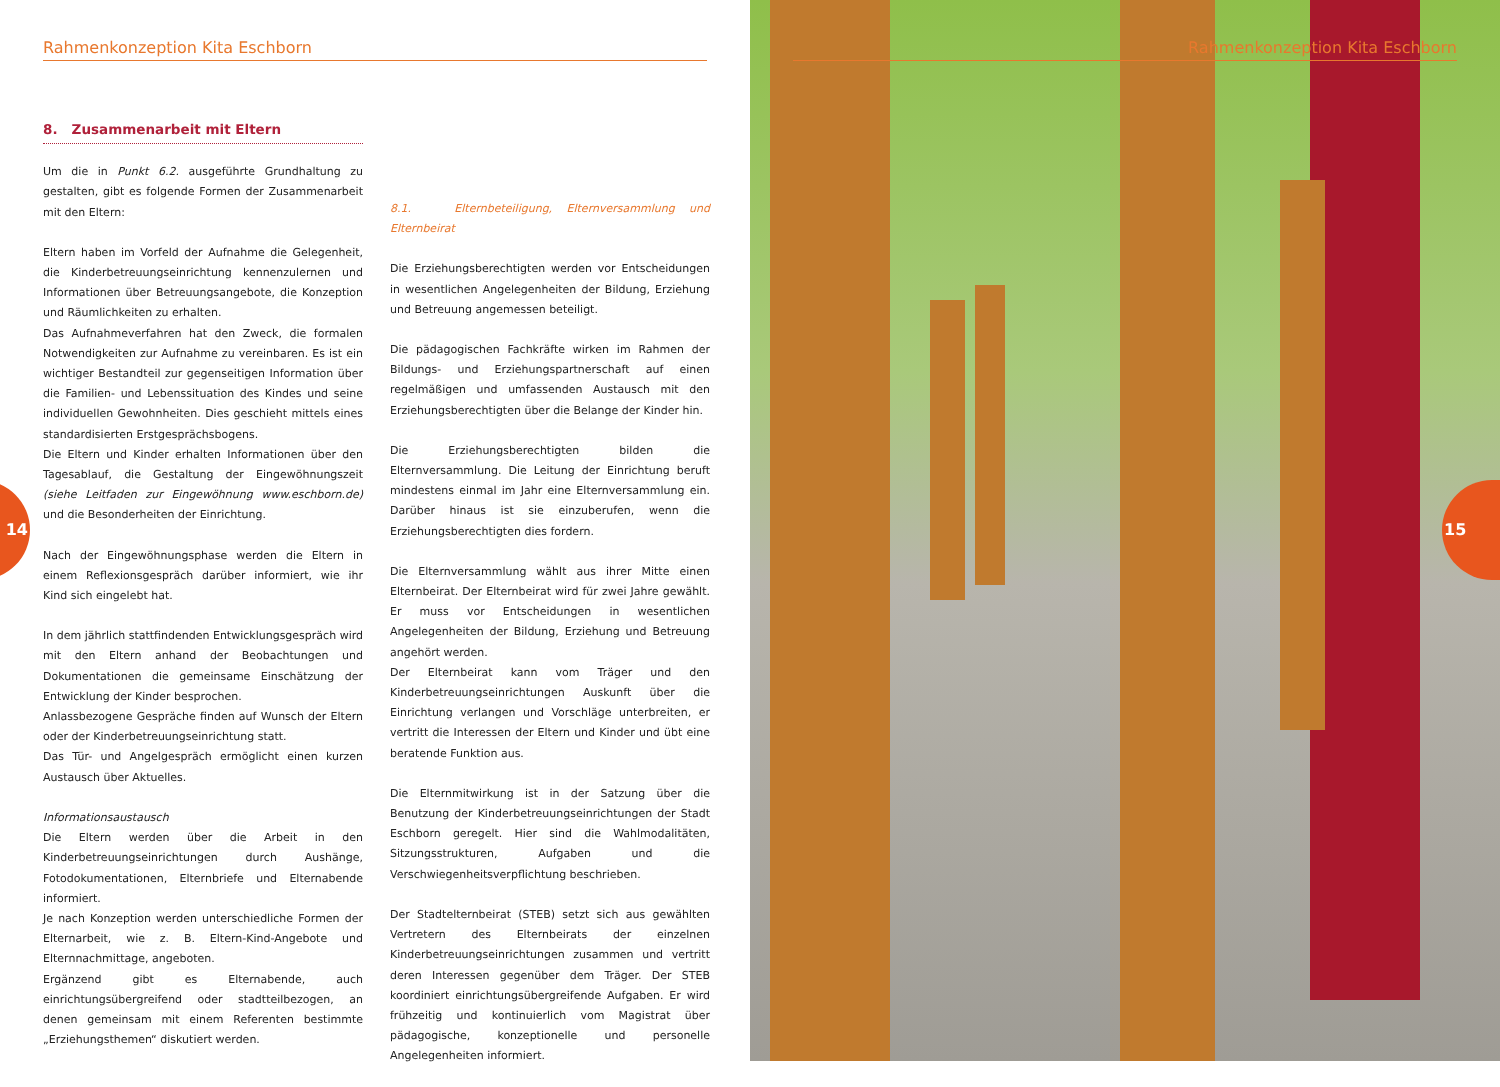Rahmenkonzeption Kita Eschborn
8. Zusammenarbeit mit Eltern
Um die in Punkt 6.2. ausgeführte Grundhaltung zu gestalten, gibt es folgende Formen der Zusammenarbeit mit den Eltern:
Eltern haben im Vorfeld der Aufnahme die Gelegenheit, die Kinderbetreuungseinrichtung kennenzulernen und Informationen über Betreuungsangebote, die Konzeption und Räumlichkeiten zu erhalten.
Das Aufnahmeverfahren hat den Zweck, die formalen Notwendigkeiten zur Aufnahme zu vereinbaren. Es ist ein wichtiger Bestandteil zur gegenseitigen Information über die Familien- und Lebenssituation des Kindes und seine individuellen Gewohnheiten. Dies geschieht mittels eines standardisierten Erstgesprächsbogens.
Die Eltern und Kinder erhalten Informationen über den Tagesablauf, die Gestaltung der Eingewöhnungszeit (siehe Leitfaden zur Eingewöhnung www.eschborn.de) und die Besonderheiten der Einrichtung.
Nach der Eingewöhnungsphase werden die Eltern in einem Reflexionsgespräch darüber informiert, wie ihr Kind sich eingelebt hat.
In dem jährlich stattfindenden Entwicklungsgespräch wird mit den Eltern anhand der Beobachtungen und Dokumentationen die gemeinsame Einschätzung der Entwicklung der Kinder besprochen.
Anlassbezogene Gespräche finden auf Wunsch der Eltern oder der Kinderbetreuungseinrichtung statt.
Das Tür- und Angelgespräch ermöglicht einen kurzen Austausch über Aktuelles.
Informationsaustausch
Die Eltern werden über die Arbeit in den Kinderbetreuungseinrichtungen durch Aushänge, Fotodokumentationen, Elternbriefe und Elternabende informiert.
Je nach Konzeption werden unterschiedliche Formen der Elternarbeit, wie z. B. Eltern-Kind-Angebote und Elternnachmittage, angeboten.
Ergänzend gibt es Elternabende, auch einrichtungsübergreifend oder stadtteilbezogen, an denen gemeinsam mit einem Referenten bestimmte „Erziehungsthemen“ diskutiert werden.
8.1. Elternbeteiligung, Elternversammlung und Elternbeirat
Die Erziehungsberechtigten werden vor Entscheidungen in wesentlichen Angelegenheiten der Bildung, Erziehung und Betreuung angemessen beteiligt.
Die pädagogischen Fachkräfte wirken im Rahmen der Bildungs- und Erziehungspartnerschaft auf einen regelmäßigen und umfassenden Austausch mit den Erziehungsberechtigten über die Belange der Kinder hin.
Die Erziehungsberechtigten bilden die Elternversammlung. Die Leitung der Einrichtung beruft mindestens einmal im Jahr eine Elternversammlung ein. Darüber hinaus ist sie einzuberufen, wenn die Erziehungsberechtigten dies fordern.
Die Elternversammlung wählt aus ihrer Mitte einen Elternbeirat. Der Elternbeirat wird für zwei Jahre gewählt. Er muss vor Entscheidungen in wesentlichen Angelegenheiten der Bildung, Erziehung und Betreuung angehört werden.
Der Elternbeirat kann vom Träger und den Kinderbetreuungseinrichtungen Auskunft über die Einrichtung verlangen und Vorschläge unterbreiten, er vertritt die Interessen der Eltern und Kinder und übt eine beratende Funktion aus.
Die Elternmitwirkung ist in der Satzung über die Benutzung der Kinderbetreuungseinrichtungen der Stadt Eschborn geregelt. Hier sind die Wahlmodalitäten, Sitzungsstrukturen, Aufgaben und die Verschwiegenheitsverpflichtung beschrieben.
Der Stadtelternbeirat (STEB) setzt sich aus gewählten Vertretern des Elternbeirats der einzelnen Kinderbetreuungseinrichtungen zusammen und vertritt deren Interessen gegenüber dem Träger. Der STEB koordiniert einrichtungsübergreifende Aufgaben. Er wird frühzeitig und kontinuierlich vom Magistrat über pädagogische, konzeptionelle und personelle Angelegenheiten informiert.
14
Rahmenkonzeption Kita Eschborn
15